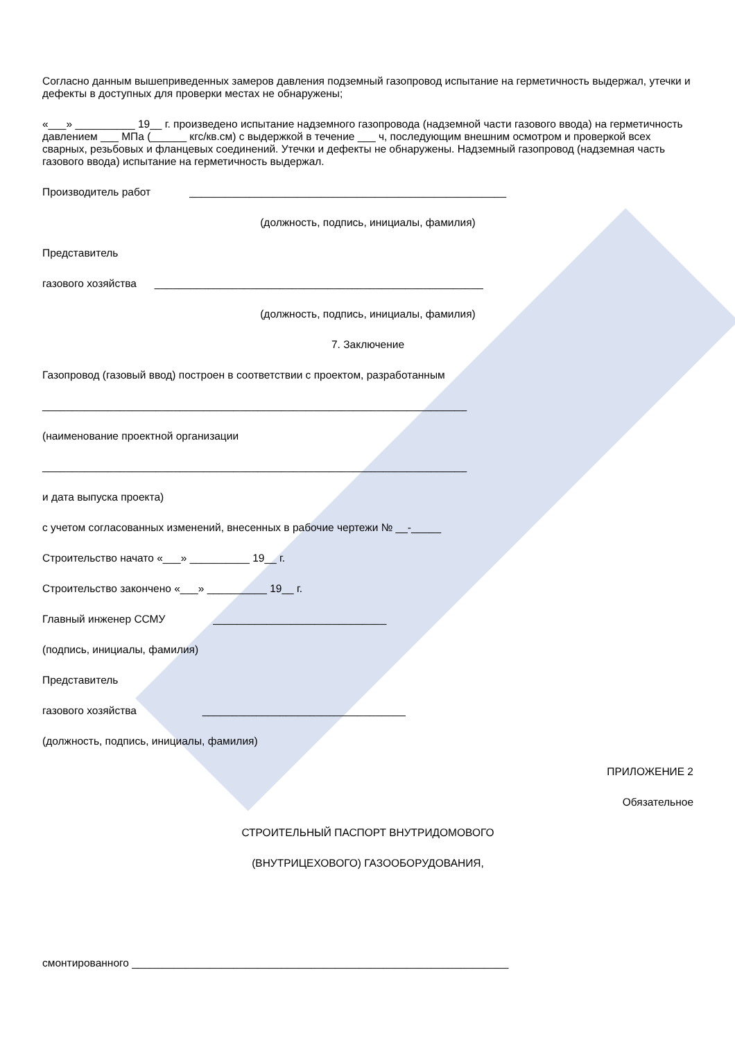Согласно данным вышеприведенных замеров давления подземный газопровод испытание на герметичность выдержал, утечки и дефекты в доступных для проверки местах не обнаружены;
«___» __________ 19__ г. произведено испытание надземного газопровода (надземной части газового ввода) на герметичность давлением ___ МПа (______ кгс/кв.см) с выдержкой в течение ___ ч, последующим внешним осмотром и проверкой всех сварных, резьбовых и фланцевых соединений. Утечки и дефекты не обнаружены. Надземный газопровод (надземная часть газового ввода) испытание на герметичность выдержал.
Производитель работ _____________________________________________________
(должность, подпись, инициалы, фамилия)
Представитель
газового хозяйства _______________________________________________________
(должность, подпись, инициалы, фамилия)
7. Заключение
Газопровод (газовый ввод) построен в соответствии с проектом, разработанным
_______________________________________________________________________
(наименование проектной организации
_______________________________________________________________________
и дата выпуска проекта)
с учетом согласованных изменений, внесенных в рабочие чертежи № __-_____
Строительство начато «___» __________ 19__ г.
Строительство закончено «___» __________ 19__ г.
Главный инженер ССМУ _____________________________
(подпись, инициалы, фамилия)
Представитель
газового хозяйства __________________________________
(должность, подпись, инициалы, фамилия)
ПРИЛОЖЕНИЕ 2
Обязательное
СТРОИТЕЛЬНЫЙ ПАСПОРТ ВНУТРИДОМОВОГО
(ВНУТРИЦЕХОВОГО) ГАЗООБОРУДОВАНИЯ,
смонтированного _______________________________________________________________